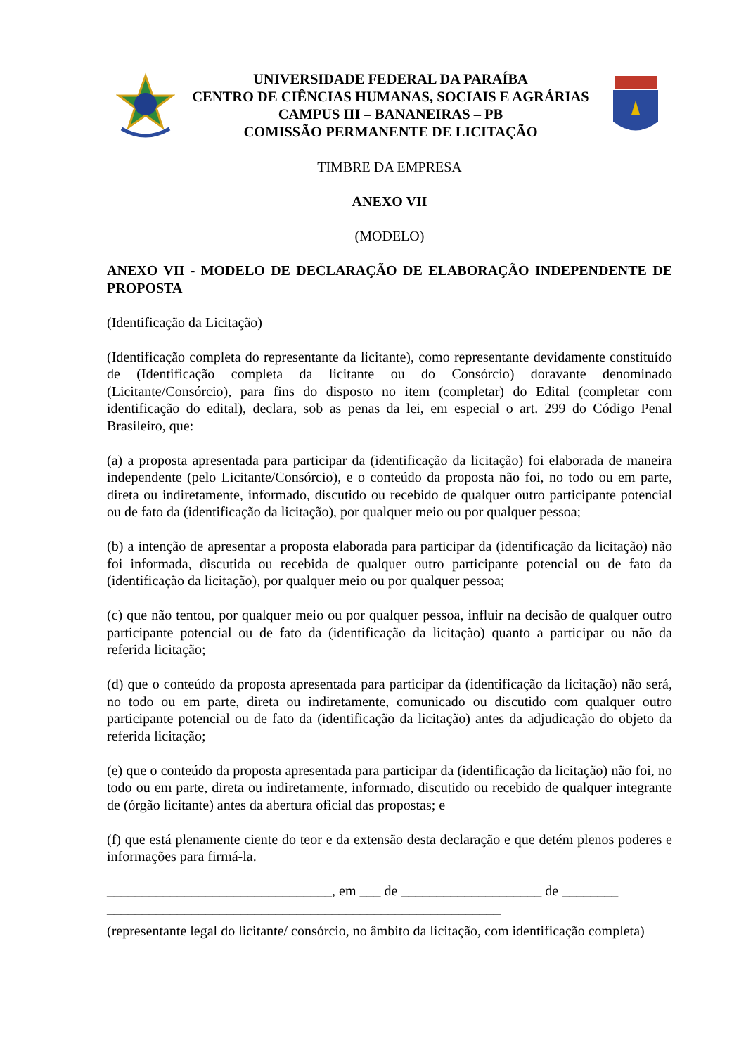UNIVERSIDADE FEDERAL DA PARAÍBA
CENTRO DE CIÊNCIAS HUMANAS, SOCIAIS E AGRÁRIAS
CAMPUS III – BANANEIRAS – PB
COMISSÃO PERMANENTE DE LICITAÇÃO
TIMBRE DA EMPRESA
ANEXO VII
(MODELO)
ANEXO VII - MODELO DE DECLARAÇÃO DE ELABORAÇÃO INDEPENDENTE DE PROPOSTA
(Identificação da Licitação)
(Identificação completa do representante da licitante), como representante devidamente constituído de (Identificação completa da licitante ou do Consórcio) doravante denominado (Licitante/Consórcio), para fins do disposto no item (completar) do Edital (completar com identificação do edital), declara, sob as penas da lei, em especial o art. 299 do Código Penal Brasileiro, que:
(a) a proposta apresentada para participar da (identificação da licitação) foi elaborada de maneira independente (pelo Licitante/Consórcio), e o conteúdo da proposta não foi, no todo ou em parte, direta ou indiretamente, informado, discutido ou recebido de qualquer outro participante potencial ou de fato da (identificação da licitação), por qualquer meio ou por qualquer pessoa;
(b) a intenção de apresentar a proposta elaborada para participar da (identificação da licitação) não foi informada, discutida ou recebida de qualquer outro participante potencial ou de fato da (identificação da licitação), por qualquer meio ou por qualquer pessoa;
(c) que não tentou, por qualquer meio ou por qualquer pessoa, influir na decisão de qualquer outro participante potencial ou de fato da (identificação da licitação) quanto a participar ou não da referida licitação;
(d) que o conteúdo da proposta apresentada para participar da (identificação da licitação) não será, no todo ou em parte, direta ou indiretamente, comunicado ou discutido com qualquer outro participante potencial ou de fato da (identificação da licitação) antes da adjudicação do objeto da referida licitação;
(e) que o conteúdo da proposta apresentada para participar da (identificação da licitação) não foi, no todo ou em parte, direta ou indiretamente, informado, discutido ou recebido de qualquer integrante de (órgão licitante) antes da abertura oficial das propostas; e
(f) que está plenamente ciente do teor e da extensão desta declaração e que detém plenos poderes e informações para firmá-la.
________________________________, em ___ de ____________________ de ________
________________________________________________________
(representante legal do licitante/ consórcio, no âmbito da licitação, com identificação completa)